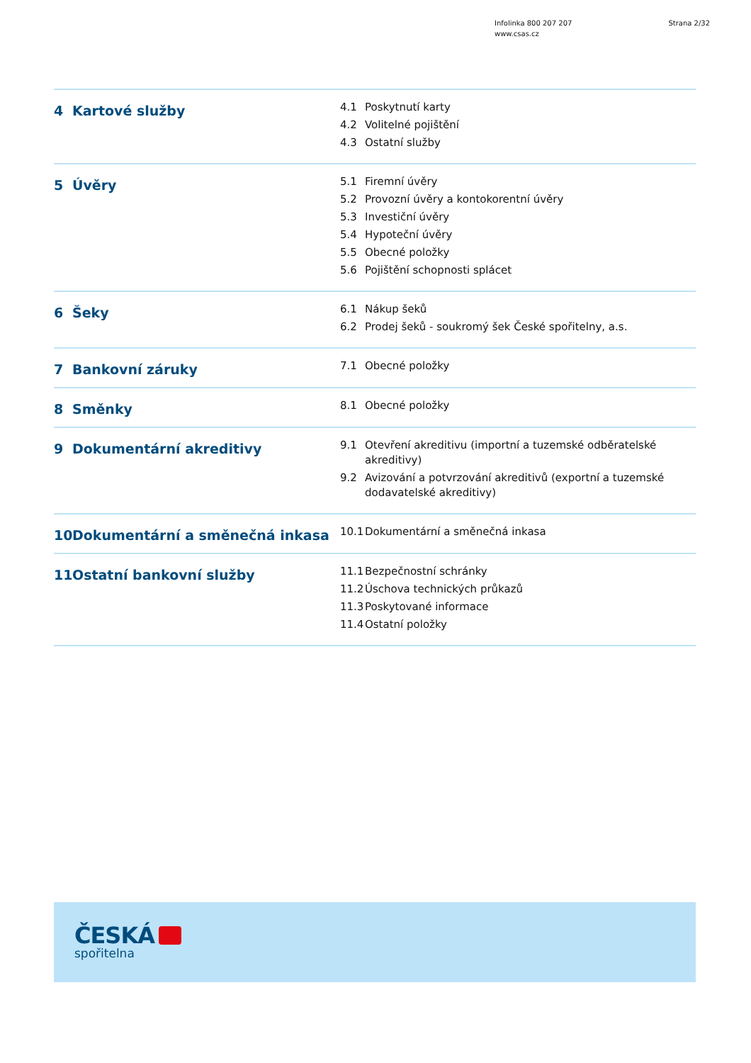Infolinka 800 207 207
www.csas.cz
Strana 2/32
4 Kartové služby
4.1 Poskytnutí karty
4.2 Volitelné pojištění
4.3 Ostatní služby
5 Úvěry
5.1 Firemní úvěry
5.2 Provozní úvěry a kontokorentní úvěry
5.3 Investiční úvěry
5.4 Hypoteční úvěry
5.5 Obecné položky
5.6 Pojištění schopnosti splácet
6 Šeky
6.1 Nákup šeků
6.2 Prodej šeků - soukromý šek České spořitelny, a.s.
7 Bankovní záruky
7.1 Obecné položky
8 Směnky
8.1 Obecné položky
9 Dokumentární akreditivy
9.1 Otevření akreditivu (importní a tuzemské odběratelské akreditivy)
9.2 Avizování a potvrzování akreditivů (exportní a tuzemské dodavatelské akreditivy)
10 Dokumentární a směnečná inkasa
10.1 Dokumentární a směnečná inkasa
11 Ostatní bankovní služby
11.1 Bezpečnostní schránky
11.2 Úschova technických průkazů
11.3 Poskytované informace
11.4 Ostatní položky
ČESKÁ
spořitelna